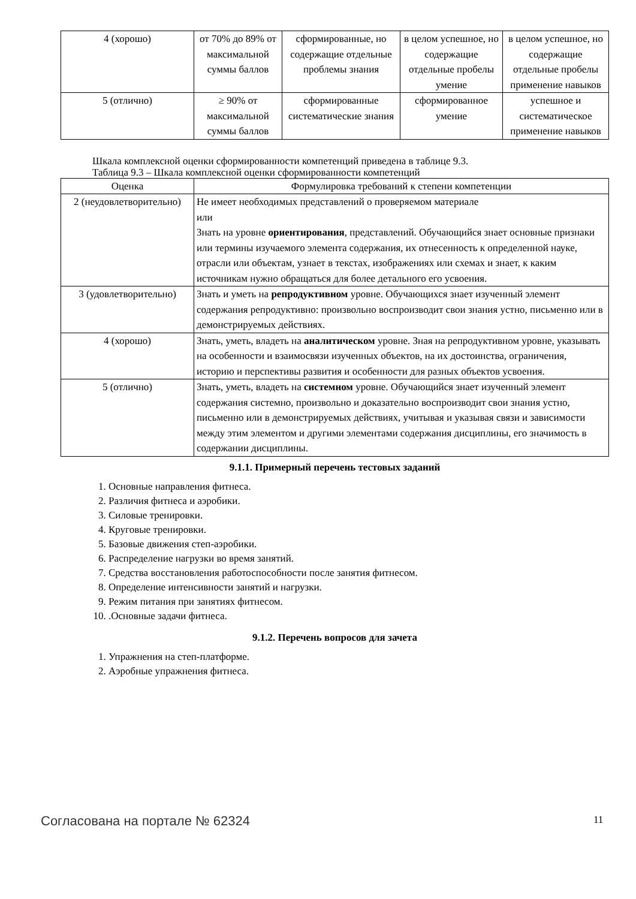| 4 (хорошо) | от 70% до 89% от максимальной суммы баллов | сформированные, но содержащие отдельные проблемы знания | в целом успешное, но содержащие отдельные пробелы умение | в целом успешное, но содержащие отдельные пробелы применение навыков |
| 5 (отлично) | ≥ 90% от максимальной суммы баллов | сформированные систематические знания | сформированное умение | успешное и систематическое применение навыков |
Шкала комплексной оценки сформированности компетенций приведена в таблице 9.3.
Таблица 9.3 – Шкала комплексной оценки сформированности компетенций
| Оценка | Формулировка требований к степени компетенции |
| --- | --- |
| 2 (неудовлетворительно) | Не имеет необходимых представлений о проверяемом материале или Знать на уровне ориентирования , представлений. Обучающийся знает основные признаки или термины изучаемого элемента содержания, их отнесенность к определенной науке, отрасли или объектам, узнает в текстах, изображениях или схемах и знает, к каким источникам нужно обращаться для более детального его усвоения. |
| 3 (удовлетворительно) | Знать и уметь на репродуктивном уровне. Обучающихся знает изученный элемент содержания репродуктивно: произвольно воспроизводит свои знания устно, письменно или в демонстрируемых действиях. |
| 4 (хорошо) | Знать, уметь, владеть на аналитическом уровне. Зная на репродуктивном уровне, указывать на особенности и взаимосвязи изученных объектов, на их достоинства, ограничения, историю и перспективы развития и особенности для разных объектов усвоения. |
| 5 (отлично) | Знать, уметь, владеть на системном уровне. Обучающийся знает изученный элемент содержания системно, произвольно и доказательно воспроизводит свои знания устно, письменно или в демонстрируемых действиях, учитывая и указывая связи и зависимости между этим элементом и другими элементами содержания дисциплины, его значимость в содержании дисциплины. |
9.1.1. Примерный перечень тестовых заданий
1. Основные направления фитнеса.
2. Различия фитнеса и аэробики.
3. Силовые тренировки.
4. Круговые тренировки.
5. Базовые движения степ-аэробики.
6. Распределение нагрузки во время занятий.
7. Средства восстановления работоспособности после занятия фитнесом.
8. Определение интенсивности занятий и нагрузки.
9. Режим питания при занятиях фитнесом.
10. .Основные задачи фитнеса.
9.1.2. Перечень вопросов для зачета
1. Упражнения на степ-платформе.
2. Аэробные упражнения фитнеса.
Согласована на портале № 62324 11